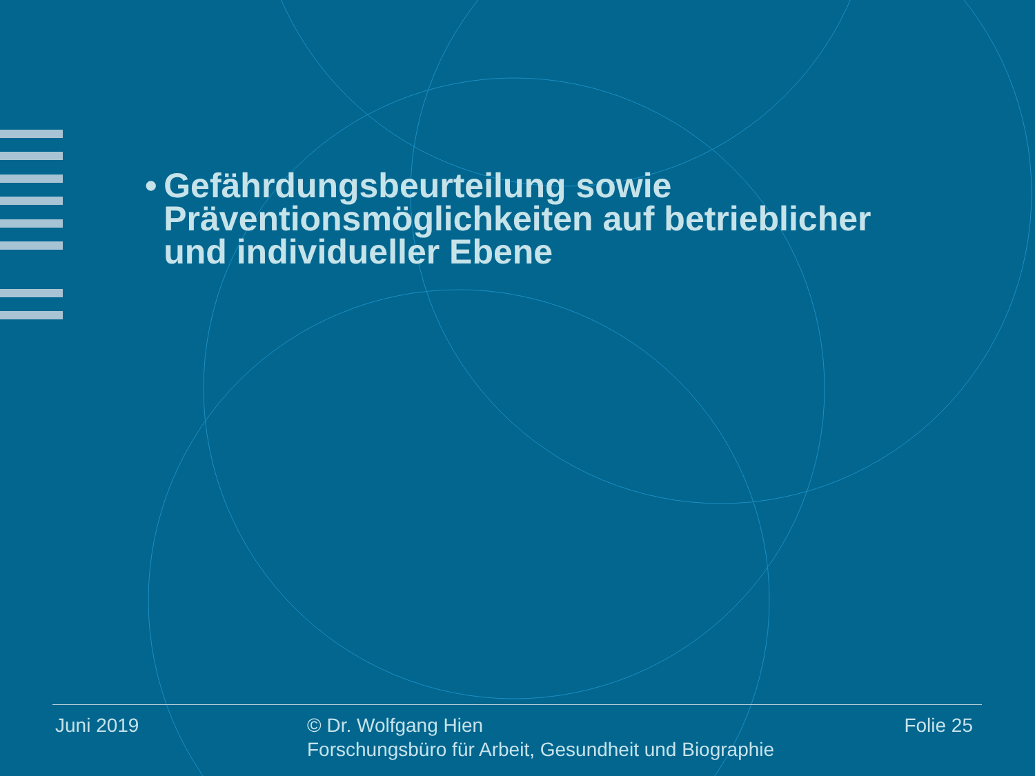• Gefährdungsbeurteilung sowie Präventionsmöglichkeiten auf betrieblicher und individueller Ebene
Juni 2019 © Dr. Wolfgang Hien
Forschungsbüro für Arbeit, Gesundheit und Biographie
Folie 25